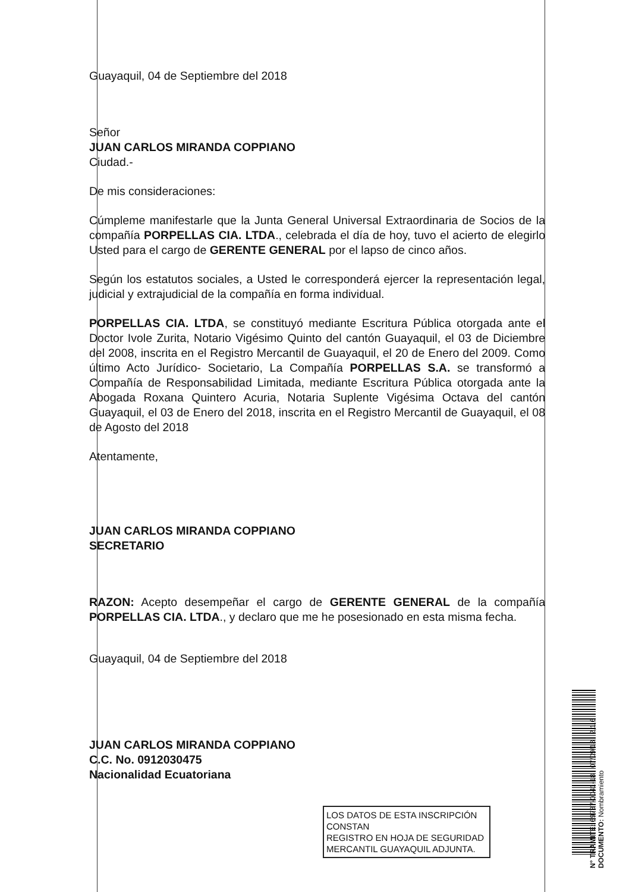Guayaquil, 04 de Septiembre del 2018
Señor
JUAN CARLOS MIRANDA COPPIANO
Ciudad.-
De mis consideraciones:
Cúmpleme manifestarle que la Junta General Universal Extraordinaria de Socios de la compañía PORPELLAS CIA. LTDA., celebrada el día de hoy, tuvo el acierto de elegirlo Usted para el cargo de GERENTE GENERAL por el lapso de cinco años.
Según los estatutos sociales, a Usted le corresponderá ejercer la representación legal, judicial y extrajudicial de la compañía en forma individual.
PORPELLAS CIA. LTDA, se constituyó mediante Escritura Pública otorgada ante el Doctor Ivole Zurita, Notario Vigésimo Quinto del cantón Guayaquil, el 03 de Diciembre del 2008, inscrita en el Registro Mercantil de Guayaquil, el 20 de Enero del 2009. Como último Acto Jurídico- Societario, La Compañía PORPELLAS S.A. se transformó a Compañía de Responsabilidad Limitada, mediante Escritura Pública otorgada ante la Abogada Roxana Quintero Acuria, Notaria Suplente Vigésima Octava del cantón Guayaquil, el 03 de Enero del 2018, inscrita en el Registro Mercantil de Guayaquil, el 08 de Agosto del 2018
Atentamente,
JUAN CARLOS MIRANDA COPPIANO
SECRETARIO
RAZON: Acepto desempeñar el cargo de GERENTE GENERAL de la compañía PORPELLAS CIA. LTDA., y declaro que me he posesionado en esta misma fecha.
Guayaquil, 04 de Septiembre del 2018
JUAN CARLOS MIRANDA COPPIANO
C.C. No. 0912030475
Nacionalidad Ecuatoriana
LOS DATOS DE ESTA INSCRIPCIÓN CONSTAN
REGISTRO EN HOJA DE SEGURIDAD
MERCANTIL GUAYAQUIL ADJUNTA.
N° TRAMITE: 69737-0041-18 07/09/18 2,1,6
DOCUMENTO: Nombramiento